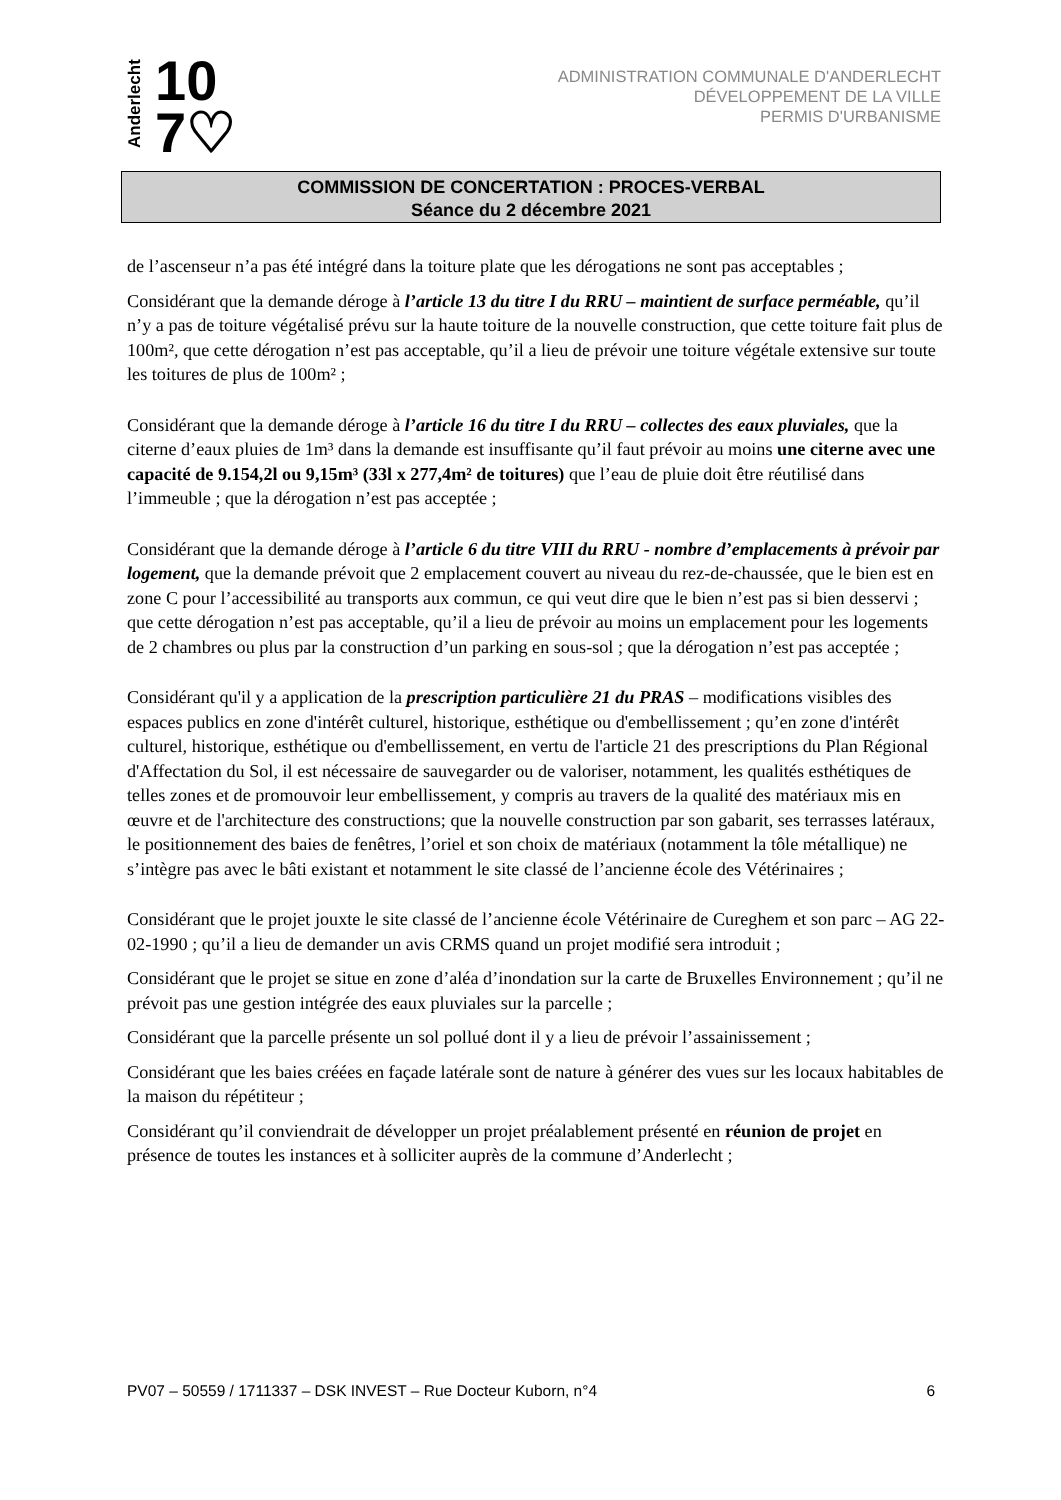Anderlecht
10
7♡
ADMINISTRATION COMMUNALE D'ANDERLECHT
DÉVELOPPEMENT DE LA VILLE
PERMIS D'URBANISME
COMMISSION DE CONCERTATION : PROCES-VERBAL
Séance du 2 décembre 2021
de l’ascenseur n’a pas été intégré dans la toiture plate que les dérogations ne sont pas acceptables ;
Considérant que la demande déroge à l’article 13 du titre I du RRU – maintient de surface perméable, qu’il n’y a pas de toiture végétalisé prévu sur la haute toiture de la nouvelle construction, que cette toiture fait plus de 100m², que cette dérogation n’est pas acceptable, qu’il a lieu de prévoir une toiture végétale extensive sur toute les toitures de plus de 100m² ;
Considérant que la demande déroge à l’article 16 du titre I du RRU – collectes des eaux pluviales, que la citerne d’eaux pluies de 1m³ dans la demande est insuffisante qu’il faut prévoir au moins une citerne avec une capacité de 9.154,2l ou 9,15m³ (33l x 277,4m² de toitures) que l’eau de pluie doit être réutilisé dans l’immeuble ; que la dérogation n’est pas acceptée ;
Considérant que la demande déroge à l’article 6 du titre VIII du RRU - nombre d’emplacements à prévoir par logement, que la demande prévoit que 2 emplacement couvert au niveau du rez-de-chaussée, que le bien est en zone C pour l’accessibilité au transports aux commun, ce qui veut dire que le bien n’est pas si bien desservi ; que cette dérogation n’est pas acceptable, qu’il a lieu de prévoir au moins un emplacement pour les logements de 2 chambres ou plus par la construction d’un parking en sous-sol ; que la dérogation n’est pas acceptée ;
Considérant qu'il y a application de la prescription particulière 21 du PRAS – modifications visibles des espaces publics en zone d'intérêt culturel, historique, esthétique ou d'embellissement ; qu’en zone d'intérêt culturel, historique, esthétique ou d'embellissement, en vertu de l'article 21 des prescriptions du Plan Régional d'Affectation du Sol, il est nécessaire de sauvegarder ou de valoriser, notamment, les qualités esthétiques de telles zones et de promouvoir leur embellissement, y compris au travers de la qualité des matériaux mis en œuvre et de l'architecture des constructions; que la nouvelle construction par son gabarit, ses terrasses latéraux, le positionnement des baies de fenêtres, l’oriel et son choix de matériaux (notamment la tôle métallique) ne s’intègre pas avec le bâti existant et notamment le site classé de l’ancienne école des Vétérinaires ;
Considérant que le projet jouxte le site classé de l’ancienne école Vétérinaire de Cureghem et son parc – AG 22-02-1990 ; qu’il a lieu de demander un avis CRMS quand un projet modifié sera introduit ;
Considérant que le projet se situe en zone d’aléa d’inondation sur la carte de Bruxelles Environnement ; qu’il ne prévoit pas une gestion intégrée des eaux pluviales sur la parcelle ;
Considérant que la parcelle présente un sol pollué dont il y a lieu de prévoir l’assainissement ;
Considérant que les baies créées en façade latérale sont de nature à générer des vues sur les locaux habitables de la maison du répétiteur ;
Considérant qu’il conviendrait de développer un projet préalablement présenté en réunion de projet en présence de toutes les instances et à solliciter auprès de la commune d’Anderlecht ;
PV07 – 50559 / 1711337 – DSK INVEST – Rue Docteur Kuborn, n°4 6